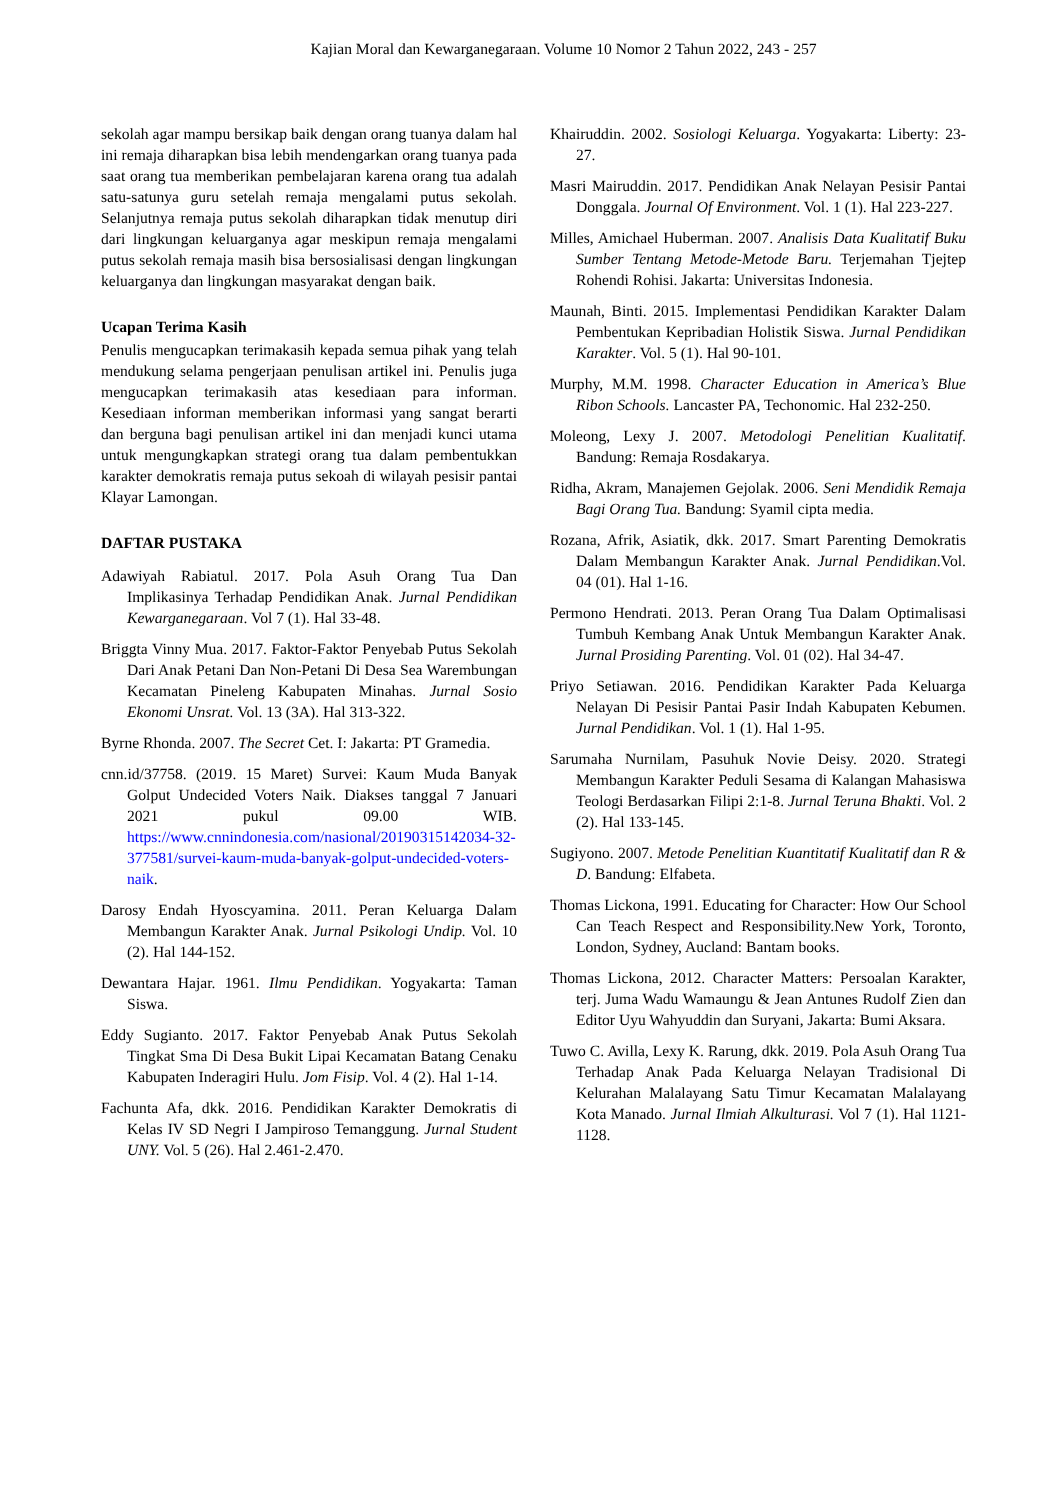Kajian Moral dan Kewarganegaraan. Volume 10 Nomor 2 Tahun 2022, 243 - 257
sekolah agar mampu bersikap baik dengan orang tuanya dalam hal ini remaja diharapkan bisa lebih mendengarkan orang tuanya pada saat orang tua memberikan pembelajaran karena orang tua adalah satu-satunya guru setelah remaja mengalami putus sekolah. Selanjutnya remaja putus sekolah diharapkan tidak menutup diri dari lingkungan keluarganya agar meskipun remaja mengalami putus sekolah remaja masih bisa bersosialisasi dengan lingkungan keluarganya dan lingkungan masyarakat dengan baik.
Ucapan Terima Kasih
Penulis mengucapkan terimakasih kepada semua pihak yang telah mendukung selama pengerjaan penulisan artikel ini. Penulis juga mengucapkan terimakasih atas kesediaan para informan. Kesediaan informan memberikan informasi yang sangat berarti dan berguna bagi penulisan artikel ini dan menjadi kunci utama untuk mengungkapkan strategi orang tua dalam pembentukkan karakter demokratis remaja putus sekoah di wilayah pesisir pantai Klayar Lamongan.
DAFTAR PUSTAKA
Adawiyah Rabiatul. 2017. Pola Asuh Orang Tua Dan Implikasinya Terhadap Pendidikan Anak. Jurnal Pendidikan Kewarganegaraan. Vol 7 (1). Hal 33-48.
Briggta Vinny Mua. 2017. Faktor-Faktor Penyebab Putus Sekolah Dari Anak Petani Dan Non-Petani Di Desa Sea Warembungan Kecamatan Pineleng Kabupaten Minahas. Jurnal Sosio Ekonomi Unsrat. Vol. 13 (3A). Hal 313-322.
Byrne Rhonda. 2007. The Secret Cet. I: Jakarta: PT Gramedia.
cnn.id/37758. (2019. 15 Maret) Survei: Kaum Muda Banyak Golput Undecided Voters Naik. Diakses tanggal 7 Januari 2021 pukul 09.00 WIB. https://www.cnnindonesia.com/nasional/20190315142034-32-377581/survei-kaum-muda-banyak-golput-undecided-voters-naik.
Darosy Endah Hyoscyamina. 2011. Peran Keluarga Dalam Membangun Karakter Anak. Jurnal Psikologi Undip. Vol. 10 (2). Hal 144-152.
Dewantara Hajar. 1961. Ilmu Pendidikan. Yogyakarta: Taman Siswa.
Eddy Sugianto. 2017. Faktor Penyebab Anak Putus Sekolah Tingkat Sma Di Desa Bukit Lipai Kecamatan Batang Cenaku Kabupaten Inderagiri Hulu. Jom Fisip. Vol. 4 (2). Hal 1-14.
Fachunta Afa, dkk. 2016. Pendidikan Karakter Demokratis di Kelas IV SD Negri I Jampiroso Temanggung. Jurnal Student UNY. Vol. 5 (26). Hal 2.461-2.470.
Khairuddin. 2002. Sosiologi Keluarga. Yogyakarta: Liberty: 23-27.
Masri Mairuddin. 2017. Pendidikan Anak Nelayan Pesisir Pantai Donggala. Journal Of Environment. Vol. 1 (1). Hal 223-227.
Milles, Amichael Huberman. 2007. Analisis Data Kualitatif Buku Sumber Tentang Metode-Metode Baru. Terjemahan Tjejtep Rohendi Rohisi. Jakarta: Universitas Indonesia.
Maunah, Binti. 2015. Implementasi Pendidikan Karakter Dalam Pembentukan Kepribadian Holistik Siswa. Jurnal Pendidikan Karakter. Vol. 5 (1). Hal 90-101.
Murphy, M.M. 1998. Character Education in America’s Blue Ribon Schools. Lancaster PA, Techonomic. Hal 232-250.
Moleong, Lexy J. 2007. Metodologi Penelitian Kualitatif. Bandung: Remaja Rosdakarya.
Ridha, Akram, Manajemen Gejolak. 2006. Seni Mendidik Remaja Bagi Orang Tua. Bandung: Syamil cipta media.
Rozana, Afrik, Asiatik, dkk. 2017. Smart Parenting Demokratis Dalam Membangun Karakter Anak. Jurnal Pendidikan.Vol. 04 (01). Hal 1-16.
Permono Hendrati. 2013. Peran Orang Tua Dalam Optimalisasi Tumbuh Kembang Anak Untuk Membangun Karakter Anak. Jurnal Prosiding Parenting. Vol. 01 (02). Hal 34-47.
Priyo Setiawan. 2016. Pendidikan Karakter Pada Keluarga Nelayan Di Pesisir Pantai Pasir Indah Kabupaten Kebumen. Jurnal Pendidikan. Vol. 1 (1). Hal 1-95.
Sarumaha Nurnilam, Pasuhuk Novie Deisy. 2020. Strategi Membangun Karakter Peduli Sesama di Kalangan Mahasiswa Teologi Berdasarkan Filipi 2:1-8. Jurnal Teruna Bhakti. Vol. 2 (2). Hal 133-145.
Sugiyono. 2007. Metode Penelitian Kuantitatif Kualitatif dan R & D. Bandung: Elfabeta.
Thomas Lickona, 1991. Educating for Character: How Our School Can Teach Respect and Responsibility.New York, Toronto, London, Sydney, Aucland: Bantam books.
Thomas Lickona, 2012. Character Matters: Persoalan Karakter, terj. Juma Wadu Wamaungu & Jean Antunes Rudolf Zien dan Editor Uyu Wahyuddin dan Suryani, Jakarta: Bumi Aksara.
Tuwo C. Avilla, Lexy K. Rarung, dkk. 2019. Pola Asuh Orang Tua Terhadap Anak Pada Keluarga Nelayan Tradisional Di Kelurahan Malalayang Satu Timur Kecamatan Malalayang Kota Manado. Jurnal Ilmiah Alkulturasi. Vol 7 (1). Hal 1121-1128.